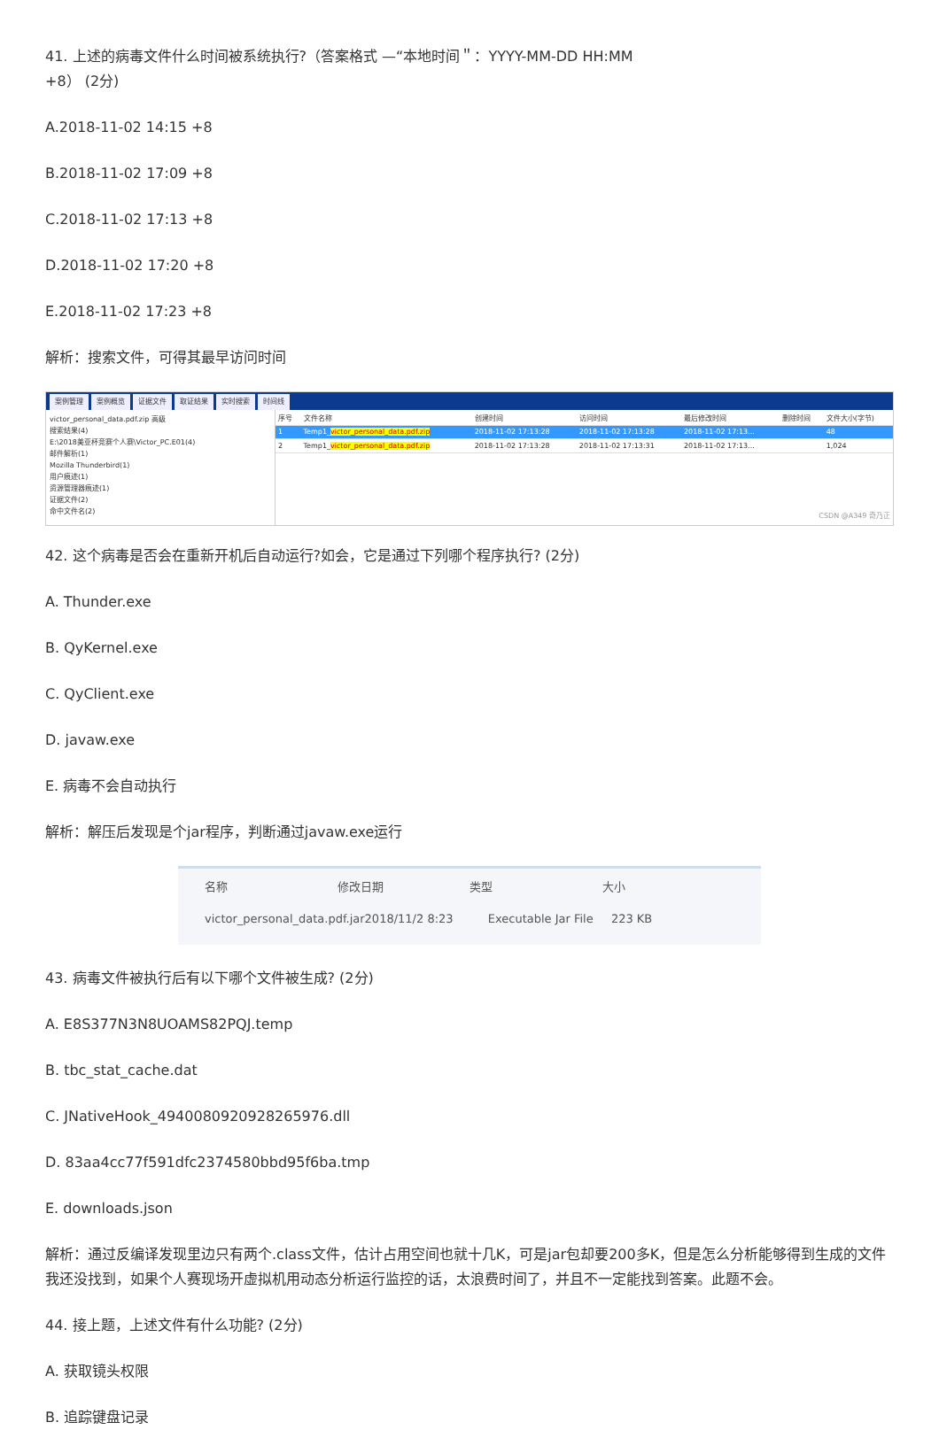41. 上述的病毒文件什么时间被系统执行?（答案格式 —“本地时间＂：YYYY-MM-DD HH:MM
+8） (2分)
A.2018-11-02 14:15 +8
B.2018-11-02 17:09 +8
C.2018-11-02 17:13 +8
D.2018-11-02 17:20 +8
E.2018-11-02 17:23 +8
解析：搜索文件，可得其最早访问时间
案例管理 案例概览 证据文件 取证结果 实时搜索 时间线
victor_personal_data.pdf.zip 高级
搜索结果(4)
E:\2018美亚杯竞赛个人赛\Victor_PC.E01(4)
邮件解析(1)
Mozilla Thunderbird(1)
用户痕迹(1)
资源管理器痕迹(1)
证据文件(2)
命中文件名(2)
| 序号 | 文件名称 | 创建时间 | 访问时间 | 最后修改时间 | 删除时间 | 文件大小(字节) |
| --- | --- | --- | --- | --- | --- | --- |
| 1 | Temp1_ victor_personal_data.pdf.zip | 2018-11-02 17:13:28 | 2018-11-02 17:13:28 | 2018-11-02 17:13... | | 48 |
| 2 | Temp1_ victor_personal_data.pdf.zip | 2018-11-02 17:13:28 | 2018-11-02 17:13:31 | 2018-11-02 17:13... | | 1,024 |
| CSDN @A349 奇乃正 | | | | | | |
42. 这个病毒是否会在重新开机后自动运行?如会，它是通过下列哪个程序执行? (2分)
A. Thunder.exe
B. QyKernel.exe
C. QyClient.exe
D. javaw.exe
E. 病毒不会自动执行
解析：解压后发现是个jar程序，判断通过javaw.exe运行
名称 修改日期 类型 大小
victor_personal_data.pdf.jar 2018/11/2 8:23 Executable Jar File 223 KB
43. 病毒文件被执行后有以下哪个文件被生成? (2分)
A. E8S377N3N8UOAMS82PQJ.temp
B. tbc_stat_cache.dat
C. JNativeHook_4940080920928265976.dll
D. 83aa4cc77f591dfc2374580bbd95f6ba.tmp
E. downloads.json
解析：通过反编译发现里边只有两个.class文件，估计占用空间也就十几K，可是jar包却要200多K，但是怎么分析能够得到生成的文件我还没找到，如果个人赛现场开虚拟机用动态分析运行监控的话，太浪费时间了，并且不一定能找到答案。此题不会。
44. 接上题，上述文件有什么功能? (2分)
A. 获取镜头权限
B. 追踪键盘记录